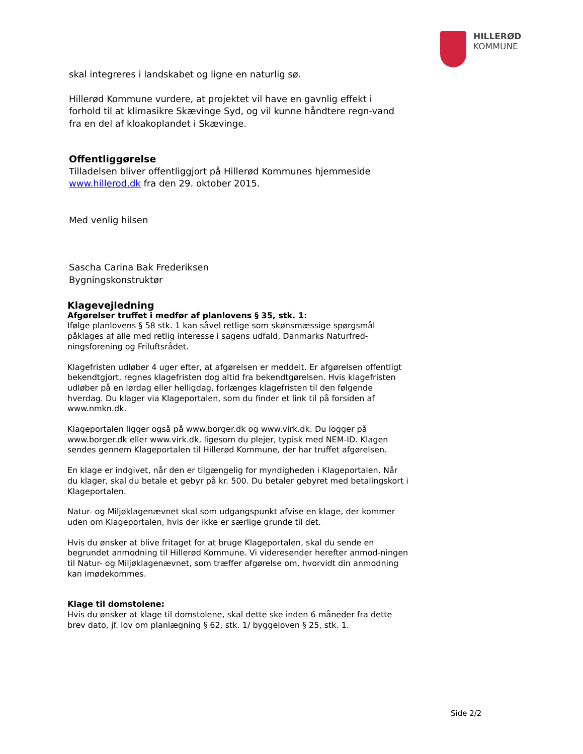HILLERØD
KOMMUNE
skal integreres i landskabet og ligne en naturlig sø.
Hillerød Kommune vurdere, at projektet vil have en gavnlig effekt i forhold til at klimasikre Skævinge Syd, og vil kunne håndtere regn-vand fra en del af kloakoplandet i Skævinge.
Offentliggørelse
Tilladelsen bliver offentliggjort på Hillerød Kommunes hjemmeside www.hillerod.dk fra den 29. oktober 2015.
Med venlig hilsen
Sascha Carina Bak Frederiksen
Bygningskonstruktør
Klagevejledning
Afgørelser truffet i medfør af planlovens § 35, stk. 1:
Ifølge planlovens § 58 stk. 1 kan såvel retlige som skønsmæssige spørgsmål påklages af alle med retlig interesse i sagens udfald, Danmarks Naturfred-ningsforening og Friluftsrådet.
Klagefristen udløber 4 uger efter, at afgørelsen er meddelt. Er afgørelsen offentligt bekendtgjort, regnes klagefristen dog altid fra bekendtgørelsen. Hvis klagefristen udløber på en lørdag eller helligdag, forlænges klagefristen til den følgende hverdag. Du klager via Klageportalen, som du finder et link til på forsiden af www.nmkn.dk.
Klageportalen ligger også på www.borger.dk og www.virk.dk. Du logger på www.borger.dk eller www.virk.dk, ligesom du plejer, typisk med NEM-ID. Klagen sendes gennem Klageportalen til Hillerød Kommune, der har truffet afgørelsen.
En klage er indgivet, når den er tilgængelig for myndigheden i Klageportalen. Når du klager, skal du betale et gebyr på kr. 500. Du betaler gebyret med betalingskort i Klageportalen.
Natur- og Miljøklagenævnet skal som udgangspunkt afvise en klage, der kommer uden om Klageportalen, hvis der ikke er særlige grunde til det.
Hvis du ønsker at blive fritaget for at bruge Klageportalen, skal du sende en begrundet anmodning til Hillerød Kommune. Vi videresender herefter anmod-ningen til Natur- og Miljøklagenævnet, som træffer afgørelse om, hvorvidt din anmodning kan imødekommes.
Klage til domstolene:
Hvis du ønsker at klage til domstolene, skal dette ske inden 6 måneder fra dette brev dato, jf. lov om planlægning § 62, stk. 1/ byggeloven § 25, stk. 1.
Side 2/2